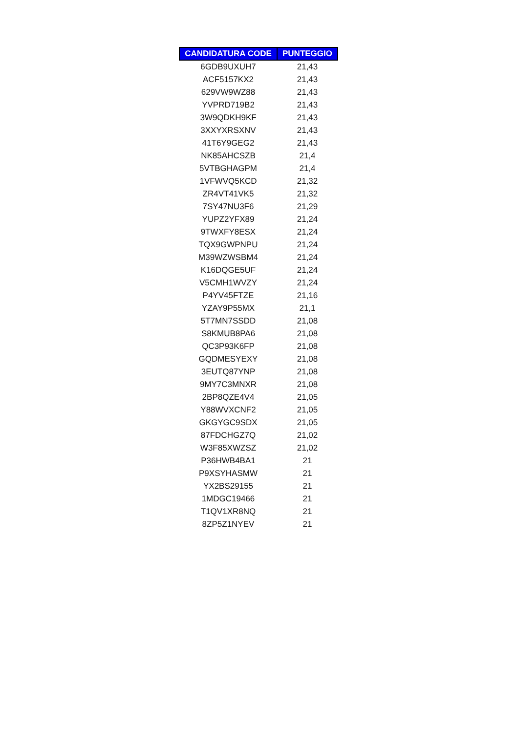| CANDIDATURA CODE | PUNTEGGIO |
| --- | --- |
| 6GDB9UXUH7 | 21,43 |
| ACF5157KX2 | 21,43 |
| 629VW9WZ88 | 21,43 |
| YVPRD719B2 | 21,43 |
| 3W9QDKH9KF | 21,43 |
| 3XXYXRSXNV | 21,43 |
| 41T6Y9GEG2 | 21,43 |
| NK85AHCSZB | 21,4 |
| 5VTBGHAGPM | 21,4 |
| 1VFWVQ5KCD | 21,32 |
| ZR4VT41VK5 | 21,32 |
| 7SY47NU3F6 | 21,29 |
| YUPZ2YFX89 | 21,24 |
| 9TWXFY8ESX | 21,24 |
| TQX9GWPNPU | 21,24 |
| M39WZWSBM4 | 21,24 |
| K16DQGE5UF | 21,24 |
| V5CMH1WVZY | 21,24 |
| P4YV45FTZE | 21,16 |
| YZAY9P55MX | 21,1 |
| 5T7MN7SSDD | 21,08 |
| S8KMUB8PA6 | 21,08 |
| QC3P93K6FP | 21,08 |
| GQDMESYEXY | 21,08 |
| 3EUTQ87YNP | 21,08 |
| 9MY7C3MNXR | 21,08 |
| 2BP8QZE4V4 | 21,05 |
| Y88WVXCNF2 | 21,05 |
| GKGYGC9SDX | 21,05 |
| 87FDCHGZ7Q | 21,02 |
| W3F85XWZSZ | 21,02 |
| P36HWB4BA1 | 21 |
| P9XSYHASMW | 21 |
| YX2BS29155 | 21 |
| 1MDGC19466 | 21 |
| T1QV1XR8NQ | 21 |
| 8ZP5Z1NYEV | 21 |